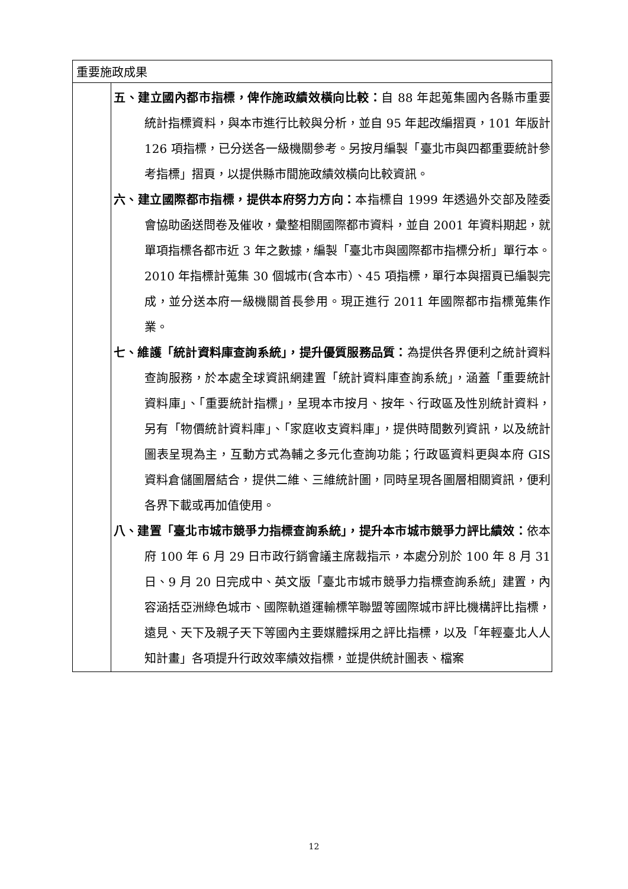| 重要施政成果 | |
| | 五、建立國內都市指標，俾作施政績效橫向比較： 自 88 年起蒐集國內各縣市重要統計指標資料，與本市進行比較與分析，並自 95 年起改編摺頁，101 年版計 126 項指標，已分送各一級機關參考。另按月編製「臺北市與四都重要統計參考指標」摺頁，以提供縣市間施政績效橫向比較資訊。 六、建立國際都市指標，提供本府努力方向： 本指標自 1999 年透過外交部及陸委會協助函送問卷及催收，彙整相關國際都市資料，並自 2001 年資料期起，就單項指標各都市近 3 年之數據，編製「臺北市與國際都市指標分析」單行本。2010 年指標計蒐集 30 個城市(含本市）、45 項指標，單行本與摺頁已編製完成，並分送本府一級機關首長參用。現正進行 2011 年國際都市指標蒐集作業。 七、維護「統計資料庫查詢系統」，提升優質服務品質： 為提供各界便利之統計資料查詢服務，於本處全球資訊網建置「統計資料庫查詢系統」，涵蓋「重要統計資料庫」、「重要統計指標」，呈現本市按月、按年、行政區及性別統計資料，另有「物價統計資料庫」、「家庭收支資料庫」，提供時間數列資訊，以及統計圖表呈現為主，互動方式為輔之多元化查詢功能；行政區資料更與本府 GIS 資料倉儲圖層結合，提供二維、三維統計圖，同時呈現各圖層相關資訊，便利各界下載或再加值使用。 八、建置「臺北市城市競爭力指標查詢系統」，提升本市城市競爭力評比績效： 依本府 100 年 6 月 29 日市政行銷會議主席裁指示，本處分別於 100 年 8 月 31 日、9 月 20 日完成中、英文版「臺北市城市競爭力指標查詢系統」建置，內容涵括亞洲綠色城市、國際軌道運輸標竿聯盟等國際城市評比機構評比指標，遠見、天下及親子天下等國內主要媒體採用之評比指標，以及「年輕臺北人人知計畫」各項提升行政效率績效指標，並提供統計圖表、檔案 |
12